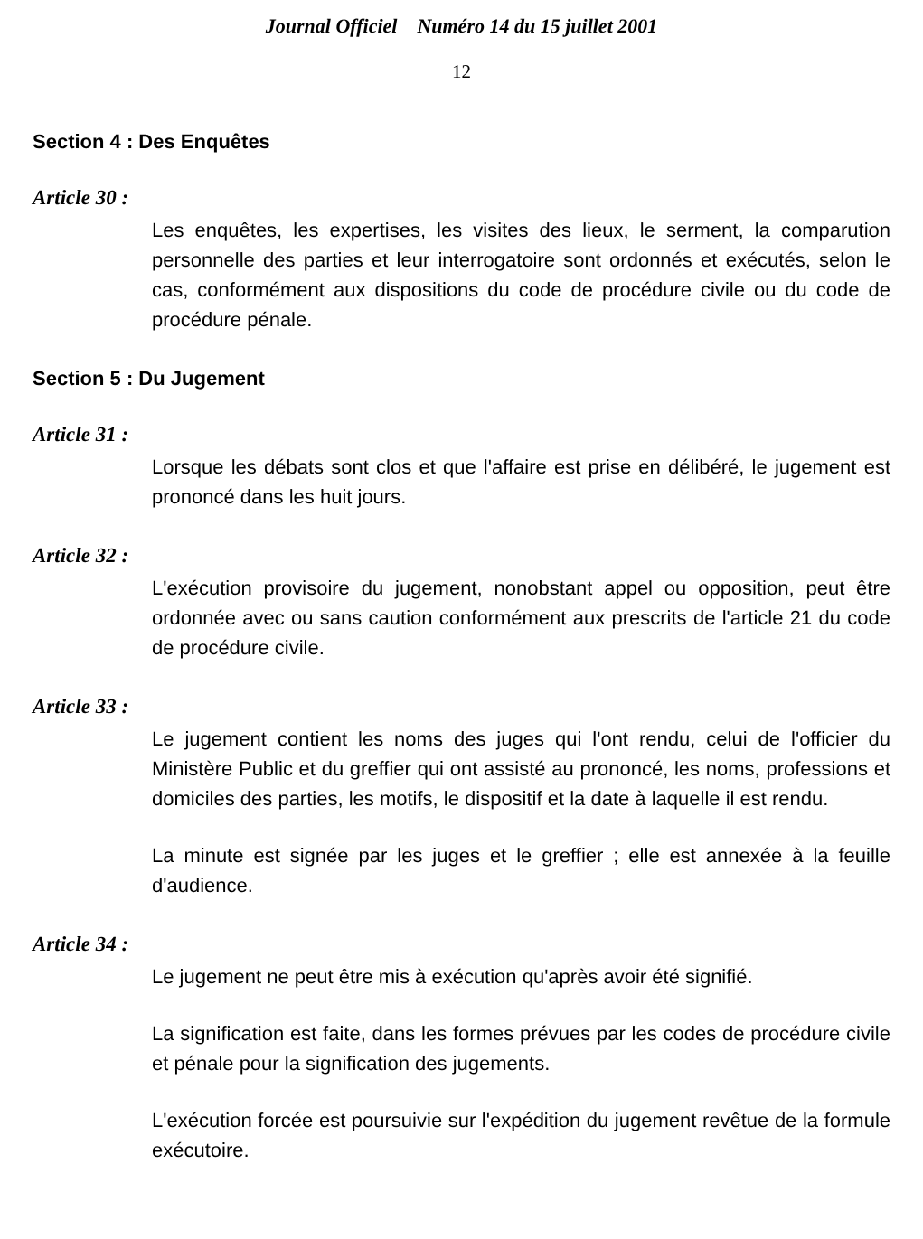Journal Officiel Numéro 14 du 15 juillet 2001
12
Section 4 : Des Enquêtes
Article 30 :
Les enquêtes, les expertises, les visites des lieux, le serment, la comparution personnelle des parties et leur interrogatoire sont ordonnés et exécutés, selon le cas, conformément aux dispositions du code de procédure civile ou du code de procédure pénale.
Section 5 : Du Jugement
Article 31 :
Lorsque les débats sont clos et que l'affaire est prise en délibéré, le jugement est prononcé dans les huit jours.
Article 32 :
L'exécution provisoire du jugement, nonobstant appel ou opposition, peut être ordonnée avec ou sans caution conformément aux prescrits de l'article 21 du code de procédure civile.
Article 33 :
Le jugement contient les noms des juges qui l'ont rendu, celui de l'officier du Ministère Public et du greffier qui ont assisté au prononcé, les noms, professions et domiciles des parties, les motifs, le dispositif et la date à laquelle il est rendu.
La minute est signée par les juges et le greffier ; elle est annexée à la feuille d'audience.
Article 34 :
Le jugement ne peut être mis à exécution qu'après avoir été signifié.
La signification est faite, dans les formes prévues par les codes de procédure civile et pénale pour la signification des jugements.
L'exécution forcée est poursuivie sur l'expédition du jugement revêtue de la formule exécutoire.